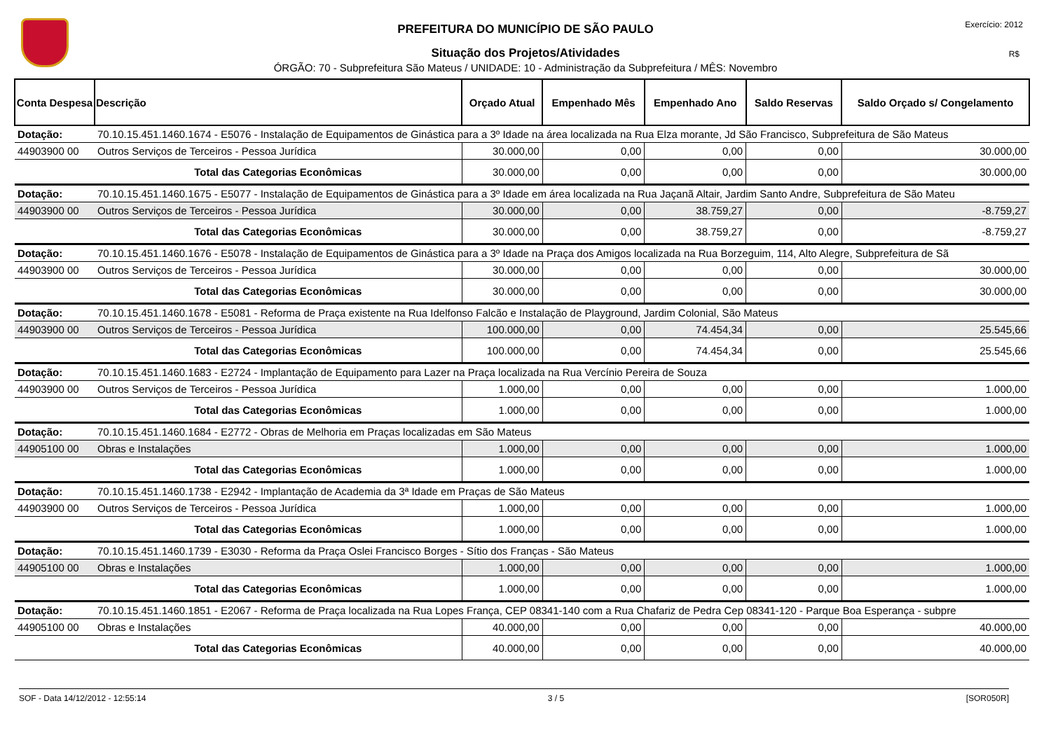Exercício: 2012
R$
PREFEITURA DO MUNICÍPIO DE SÃO PAULO
Situação dos Projetos/Atividades
ÓRGÃO: 70 - Subprefeitura São Mateus / UNIDADE: 10 - Administração da Subprefeitura / MÊS: Novembro
| Conta Despesa | Descrição | Orçado Atual | Empenhado Mês | Empenhado Ano | Saldo Reservas | Saldo Orçado s/ Congelamento |
| --- | --- | --- | --- | --- | --- | --- |
| Dotação: | 70.10.15.451.1460.1674 - E5076 - Instalação de Equipamentos de Ginástica para a 3º Idade na área localizada na Rua Elza morante, Jd São Francisco, Subprefeitura de São Mateus | | | | | |
| 44903900 00 | Outros Serviços de Terceiros - Pessoa Jurídica | 30.000,00 | 0,00 | 0,00 | 0,00 | 30.000,00 |
| | Total das Categorias Econômicas | 30.000,00 | 0,00 | 0,00 | 0,00 | 30.000,00 |
| Dotação: | 70.10.15.451.1460.1675 - E5077 - Instalação de Equipamentos de Ginástica para a 3º Idade em área localizada na Rua Jaçanã Altair, Jardim Santo Andre, Subprefeitura de São Mateu | | | | | |
| 44903900 00 | Outros Serviços de Terceiros - Pessoa Jurídica | 30.000,00 | 0,00 | 38.759,27 | 0,00 | -8.759,27 |
| | Total das Categorias Econômicas | 30.000,00 | 0,00 | 38.759,27 | 0,00 | -8.759,27 |
| Dotação: | 70.10.15.451.1460.1676 - E5078 - Instalação de Equipamentos de Ginástica para a 3º Idade na Praça dos Amigos localizada na Rua Borzeguim, 114, Alto Alegre, Subprefeitura de Sã | | | | | |
| 44903900 00 | Outros Serviços de Terceiros - Pessoa Jurídica | 30.000,00 | 0,00 | 0,00 | 0,00 | 30.000,00 |
| | Total das Categorias Econômicas | 30.000,00 | 0,00 | 0,00 | 0,00 | 30.000,00 |
| Dotação: | 70.10.15.451.1460.1678 - E5081 - Reforma de Praça existente na Rua Idelfonso Falcão e Instalação de Playground, Jardim Colonial, São Mateus | | | | | |
| 44903900 00 | Outros Serviços de Terceiros - Pessoa Jurídica | 100.000,00 | 0,00 | 74.454,34 | 0,00 | 25.545,66 |
| | Total das Categorias Econômicas | 100.000,00 | 0,00 | 74.454,34 | 0,00 | 25.545,66 |
| Dotação: | 70.10.15.451.1460.1683 - E2724 - Implantação de Equipamento para Lazer na Praça localizada na Rua Vercínio Pereira de Souza | | | | | |
| 44903900 00 | Outros Serviços de Terceiros - Pessoa Jurídica | 1.000,00 | 0,00 | 0,00 | 0,00 | 1.000,00 |
| | Total das Categorias Econômicas | 1.000,00 | 0,00 | 0,00 | 0,00 | 1.000,00 |
| Dotação: | 70.10.15.451.1460.1684 - E2772 - Obras de Melhoria em Praças localizadas em São Mateus | | | | | |
| 44905100 00 | Obras e Instalações | 1.000,00 | 0,00 | 0,00 | 0,00 | 1.000,00 |
| | Total das Categorias Econômicas | 1.000,00 | 0,00 | 0,00 | 0,00 | 1.000,00 |
| Dotação: | 70.10.15.451.1460.1738 - E2942 - Implantação de Academia da 3ª Idade em Praças de São Mateus | | | | | |
| 44903900 00 | Outros Serviços de Terceiros - Pessoa Jurídica | 1.000,00 | 0,00 | 0,00 | 0,00 | 1.000,00 |
| | Total das Categorias Econômicas | 1.000,00 | 0,00 | 0,00 | 0,00 | 1.000,00 |
| Dotação: | 70.10.15.451.1460.1739 - E3030 - Reforma da Praça Oslei Francisco Borges - Sítio dos Franças - São Mateus | | | | | |
| 44905100 00 | Obras e Instalações | 1.000,00 | 0,00 | 0,00 | 0,00 | 1.000,00 |
| | Total das Categorias Econômicas | 1.000,00 | 0,00 | 0,00 | 0,00 | 1.000,00 |
| Dotação: | 70.10.15.451.1460.1851 - E2067 - Reforma de Praça localizada na Rua Lopes França, CEP 08341-140 com a Rua Chafariz de Pedra Cep 08341-120 - Parque Boa Esperança - subpre | | | | | |
| 44905100 00 | Obras e Instalações | 40.000,00 | 0,00 | 0,00 | 0,00 | 40.000,00 |
| | Total das Categorias Econômicas | 40.000,00 | 0,00 | 0,00 | 0,00 | 40.000,00 |
SOF - Data 14/12/2012 - 12:55:14 3 / 5 [SOR050R]